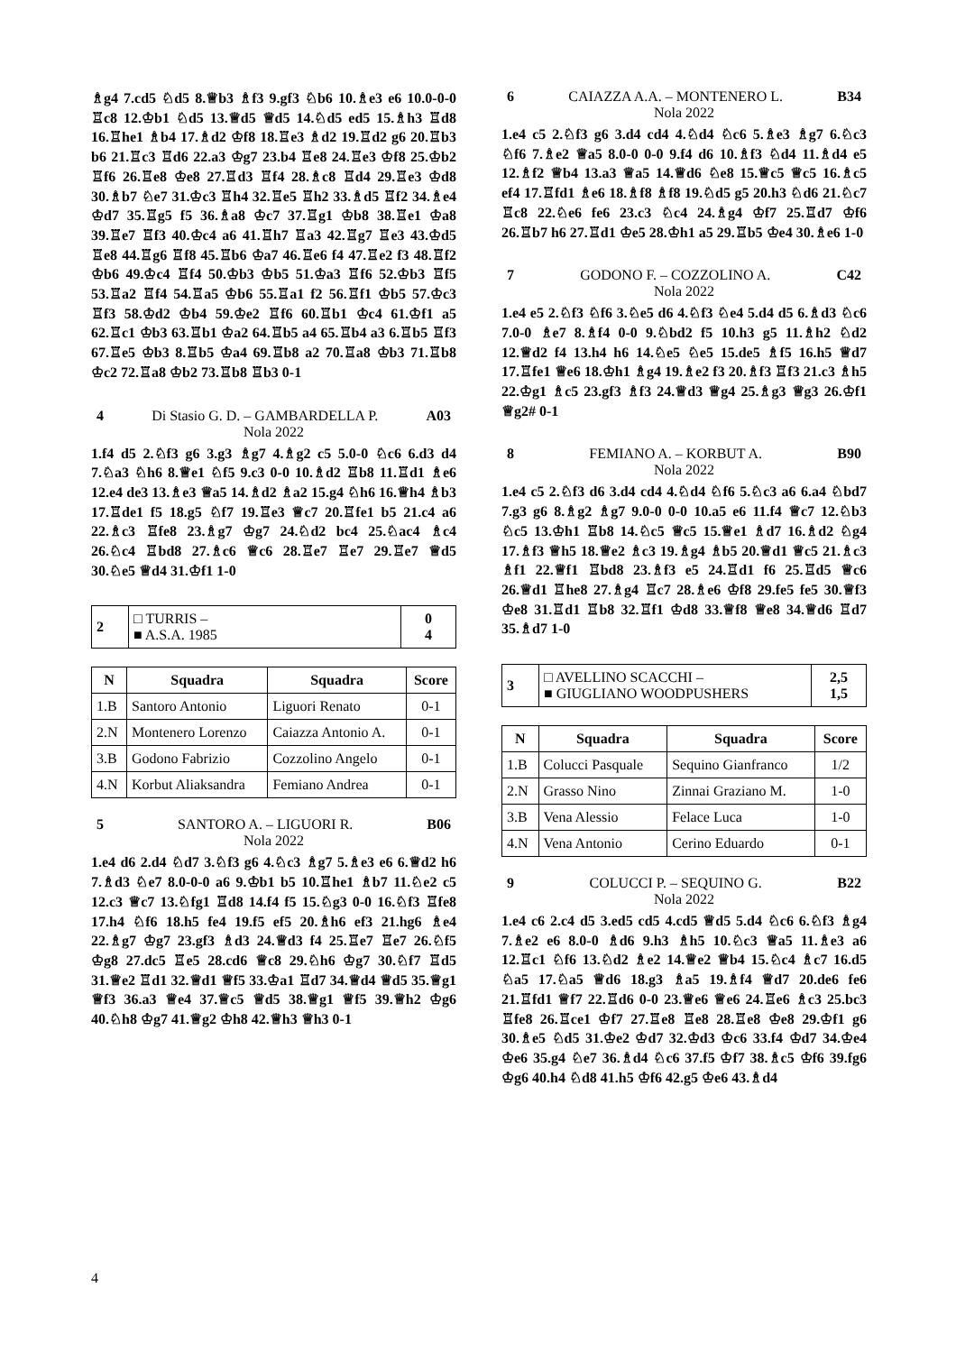♗g4 7.cd5 ♘d5 8.♕b3 ♗f3 9.gf3 ♘b6 10.♗e3 e6 10.0-0-0 ♖c8 12.♔b1 ♘d5 13.♕d5 ♕d5 14.♘d5 ed5 15.♗h3 ♖d8 16.♖he1 ♗b4 17.♗d2 ♔f8 18.♖e3 ♗d2 19.♖d2 g6 20.♖b3 b6 21.♖c3 ♖d6 22.a3 ♔g7 23.b4 ♖e8 24.♖e3 ♔f8 25.♔b2 ♖f6 26.♖e8 ♔e8 27.♖d3 ♖f4 28.♗c8 ♖d4 29.♖e3 ♔d8 30.♗b7 ♘e7 31.♔c3 ♖h4 32.♖e5 ♖h2 33.♗d5 ♖f2 34.♗e4 ♔d7 35.♖g5 f5 36.♗a8 ♔c7 37.♖g1 ♔b8 38.♖e1 ♔a8 39.♖e7 ♖f3 40.♔c4 a6 41.♖h7 ♖a3 42.♖g7 ♖e3 43.♔d5 ♖e8 44.♖g6 ♖f8 45.♖b6 ♔a7 46.♖e6 f4 47.♖e2 f3 48.♖f2 ♔b6 49.♔c4 ♖f4 50.♔b3 ♔b5 51.♔a3 ♖f6 52.♔b3 ♖f5 53.♖a2 ♖f4 54.♖a5 ♔b6 55.♖a1 f2 56.♖f1 ♔b5 57.♔c3 ♖f3 58.♔d2 ♔b4 59.♔e2 ♖f6 60.♖b1 ♔c4 61.♔f1 a5 62.♖c1 ♔b3 63.♖b1 ♔a2 64.♖b5 a4 65.♖b4 a3 6.♖b5 ♖f3 67.♖e5 ♔b3 8.♖b5 ♔a4 69.♖b8 a2 70.♖a8 ♔b3 71.♖b8 ♔c2 72.♖a8 ♔b2 73.♖b8 ♖b3 0-1
4 Di Stasio G. D. – GAMBARDELLA P. A03
Nola 2022
1.f4 d5 2.♘f3 g6 3.g3 ♗g7 4.♗g2 c5 5.0-0 ♘c6 6.d3 d4 7.♘a3 ♘h6 8.♕e1 ♘f5 9.c3 0-0 10.♗d2 ♖b8 11.♖d1 ♗e6 12.e4 de3 13.♗e3 ♕a5 14.♗d2 ♗a2 15.g4 ♘h6 16.♕h4 ♗b3 17.♖de1 f5 18.g5 ♘f7 19.♖e3 ♕c7 20.♖fe1 b5 21.c4 a6 22.♗c3 ♖fe8 23.♗g7 ♔g7 24.♘d2 bc4 25.♘ac4 ♗c4 26.♘c4 ♖bd8 27.♗c6 ♕c6 28.♖e7 ♖e7 29.♖e7 ♕d5 30.♘e5 ♕d4 31.♔f1 1-0
| 2 | □ TURRIS – ■ A.S.A. 1985 | 0 4 |
| N | Squadra | Squadra | Score |
| --- | --- | --- | --- |
| 1.B | Santoro Antonio | Liguori Renato | 0-1 |
| 2.N | Montenero Lorenzo | Caiazza Antonio A. | 0-1 |
| 3.B | Godono Fabrizio | Cozzolino Angelo | 0-1 |
| 4.N | Korbut Aliaksandra | Femiano Andrea | 0-1 |
5 SANTORO A. – LIGUORI R. B06
Nola 2022
1.e4 d6 2.d4 ♘d7 3.♘f3 g6 4.♘c3 ♗g7 5.♗e3 e6 6.♕d2 h6 7.♗d3 ♘e7 8.0-0-0 a6 9.♔b1 b5 10.♖he1 ♗b7 11.♘e2 c5 12.c3 ♕c7 13.♘fg1 ♖d8 14.f4 f5 15.♘g3 0-0 16.♘f3 ♖fe8 17.h4 ♘f6 18.h5 fe4 19.f5 ef5 20.♗h6 ef3 21.hg6 ♗e4 22.♗g7 ♔g7 23.gf3 ♗d3 24.♕d3 f4 25.♖e7 ♖e7 26.♘f5 ♔g8 27.dc5 ♖e5 28.cd6 ♕c8 29.♘h6 ♔g7 30.♘f7 ♖d5 31.♕e2 ♖d1 32.♕d1 ♕f5 33.♔a1 ♖d7 34.♕d4 ♕d5 35.♕g1 ♕f3 36.a3 ♕e4 37.♕c5 ♕d5 38.♕g1 ♕f5 39.♕h2 ♔g6 40.♘h8 ♔g7 41.♕g2 ♔h8 42.♕h3 ♕h3 0-1
6 CAIAZZA A.A. – MONTENERO L. B34
Nola 2022
1.e4 c5 2.♘f3 g6 3.d4 cd4 4.♘d4 ♘c6 5.♗e3 ♗g7 6.♘c3 ♘f6 7.♗e2 ♕a5 8.0-0 0-0 9.f4 d6 10.♗f3 ♘d4 11.♗d4 e5 12.♗f2 ♕b4 13.a3 ♕a5 14.♕d6 ♘e8 15.♕c5 ♕c5 16.♗c5 ef4 17.♖fd1 ♗e6 18.♗f8 ♗f8 19.♘d5 g5 20.h3 ♘d6 21.♘c7 ♖c8 22.♘e6 fe6 23.c3 ♘c4 24.♗g4 ♔f7 25.♖d7 ♔f6 26.♖b7 h6 27.♖d1 ♔e5 28.♔h1 a5 29.♖b5 ♔e4 30.♗e6 1-0
7 GODONO F. – COZZOLINO A. C42
Nola 2022
1.e4 e5 2.♘f3 ♘f6 3.♘e5 d6 4.♘f3 ♘e4 5.d4 d5 6.♗d3 ♘c6 7.0-0 ♗e7 8.♗f4 0-0 9.♘bd2 f5 10.h3 g5 11.♗h2 ♘d2 12.♕d2 f4 13.h4 h6 14.♘e5 ♘e5 15.de5 ♗f5 16.h5 ♕d7 17.♖fe1 ♕e6 18.♔h1 ♗g4 19.♗e2 f3 20.♗f3 ♖f3 21.c3 ♗h5 22.♔g1 ♗c5 23.gf3 ♗f3 24.♕d3 ♕g4 25.♗g3 ♕g3 26.♔f1 ♕g2# 0-1
8 FEMIANO A. – KORBUT A. B90
Nola 2022
1.e4 c5 2.♘f3 d6 3.d4 cd4 4.♘d4 ♘f6 5.♘c3 a6 6.a4 ♘bd7 7.g3 g6 8.♗g2 ♗g7 9.0-0 0-0 10.a5 e6 11.f4 ♕c7 12.♘b3 ♘c5 13.♔h1 ♖b8 14.♘c5 ♕c5 15.♕e1 ♗d7 16.♗d2 ♘g4 17.♗f3 ♕h5 18.♕e2 ♗c3 19.♗g4 ♗b5 20.♕d1 ♕c5 21.♗c3 ♗f1 22.♕f1 ♖bd8 23.♗f3 e5 24.♖d1 f6 25.♖d5 ♕c6 26.♕d1 ♖he8 27.♗g4 ♖c7 28.♗e6 ♔f8 29.fe5 fe5 30.♕f3 ♔e8 31.♖d1 ♖b8 32.♖f1 ♔d8 33.♕f8 ♕e8 34.♕d6 ♖d7 35.♗d7 1-0
| 3 | □ AVELLINO SCACCHI – ■ GIUGLIANO WOODPUSHERS | 2,5 1,5 |
| N | Squadra | Squadra | Score |
| --- | --- | --- | --- |
| 1.B | Colucci Pasquale | Sequino Gianfranco | 1/2 |
| 2.N | Grasso Nino | Zinnai Graziano M. | 1-0 |
| 3.B | Vena Alessio | Felace Luca | 1-0 |
| 4.N | Vena Antonio | Cerino Eduardo | 0-1 |
9 COLUCCI P. – SEQUINO G. B22
Nola 2022
1.e4 c6 2.c4 d5 3.ed5 cd5 4.cd5 ♕d5 5.d4 ♘c6 6.♘f3 ♗g4 7.♗e2 e6 8.0-0 ♗d6 9.h3 ♗h5 10.♘c3 ♕a5 11.♗e3 a6 12.♖c1 ♘f6 13.♘d2 ♗e2 14.♕e2 ♕b4 15.♘c4 ♗c7 16.d5 ♘a5 17.♘a5 ♕d6 18.g3 ♗a5 19.♗f4 ♕d7 20.de6 fe6 21.♖fd1 ♕f7 22.♖d6 0-0 23.♕e6 ♕e6 24.♖e6 ♗c3 25.bc3 ♖fe8 26.♖ce1 ♔f7 27.♖e8 ♖e8 28.♖e8 ♔e8 29.♔f1 g6 30.♗e5 ♘d5 31.♔e2 ♔d7 32.♔d3 ♔c6 33.f4 ♔d7 34.♔e4 ♔e6 35.g4 ♘e7 36.♗d4 ♘c6 37.f5 ♔f7 38.♗c5 ♔f6 39.fg6 ♔g6 40.h4 ♘d8 41.h5 ♔f6 42.g5 ♔e6 43.♗d4
4